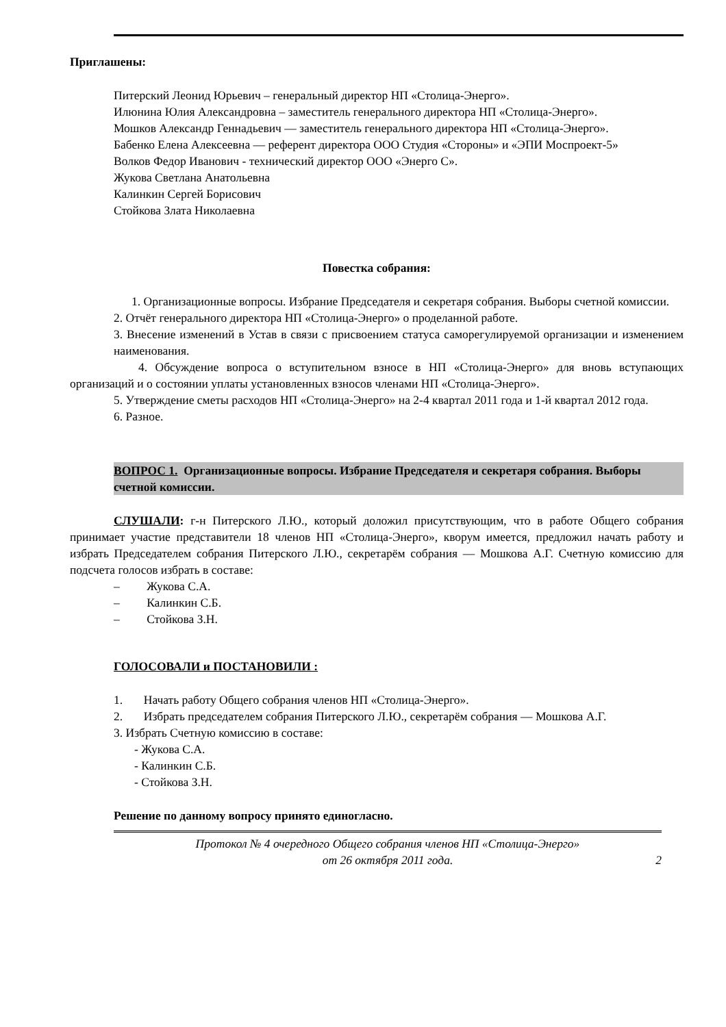Приглашены:
Питерский Леонид Юрьевич – генеральный директор НП «Столица-Энерго».
Илюнина Юлия Александровна – заместитель генерального директора НП «Столица-Энерго».
Мошков Александр Геннадьевич — заместитель генерального директора НП «Столица-Энерго».
Бабенко Елена Алексеевна — референт директора ООО Студия «Стороны» и «ЭПИ Моспроект-5»
Волков Федор Иванович - технический директор ООО «Энерго С».
Жукова Светлана Анатольевна
Калинкин Сергей Борисович
Стойкова Злата Николаевна
Повестка собрания:
1. Организационные вопросы. Избрание Председателя и секретаря собрания. Выборы счетной комиссии.
2. Отчёт генерального директора НП «Столица-Энерго» о проделанной работе.
3. Внесение изменений в Устав в связи с присвоением статуса саморегулируемой организации и изменением наименования.
4. Обсуждение вопроса о вступительном взносе в НП «Столица-Энерго» для вновь вступающих организаций и о состоянии уплаты установленных взносов членами НП «Столица-Энерго».
5. Утверждение сметы расходов НП «Столица-Энерго» на 2-4 квартал 2011 года и 1-й квартал 2012 года.
6. Разное.
ВОПРОС 1. Организационные вопросы. Избрание Председателя и секретаря собрания. Выборы счетной комиссии.
СЛУШАЛИ: г-н Питерского Л.Ю., который доложил присутствующим, что в работе Общего собрания принимает участие представители 18 членов НП «Столица-Энерго», кворум имеется, предложил начать работу и избрать Председателем собрания Питерского Л.Ю., секретарём собрания — Мошкова А.Г. Счетную комиссию для подсчета голосов избрать в составе:
– Жукова С.А.
– Калинкин С.Б.
– Стойкова З.Н.
ГОЛОСОВАЛИ и ПОСТАНОВИЛИ :
1. Начать работу Общего собрания членов НП «Столица-Энерго».
2. Избрать председателем собрания Питерского Л.Ю., секретарём собрания — Мошкова А.Г.
3. Избрать Счетную комиссию в составе:
- Жукова С.А.
- Калинкин С.Б.
- Стойкова З.Н.
Решение по данному вопросу принято единогласно.
Протокол № 4 очередного Общего собрания членов НП «Столица-Энерго»
от 26 октября 2011 года.
2